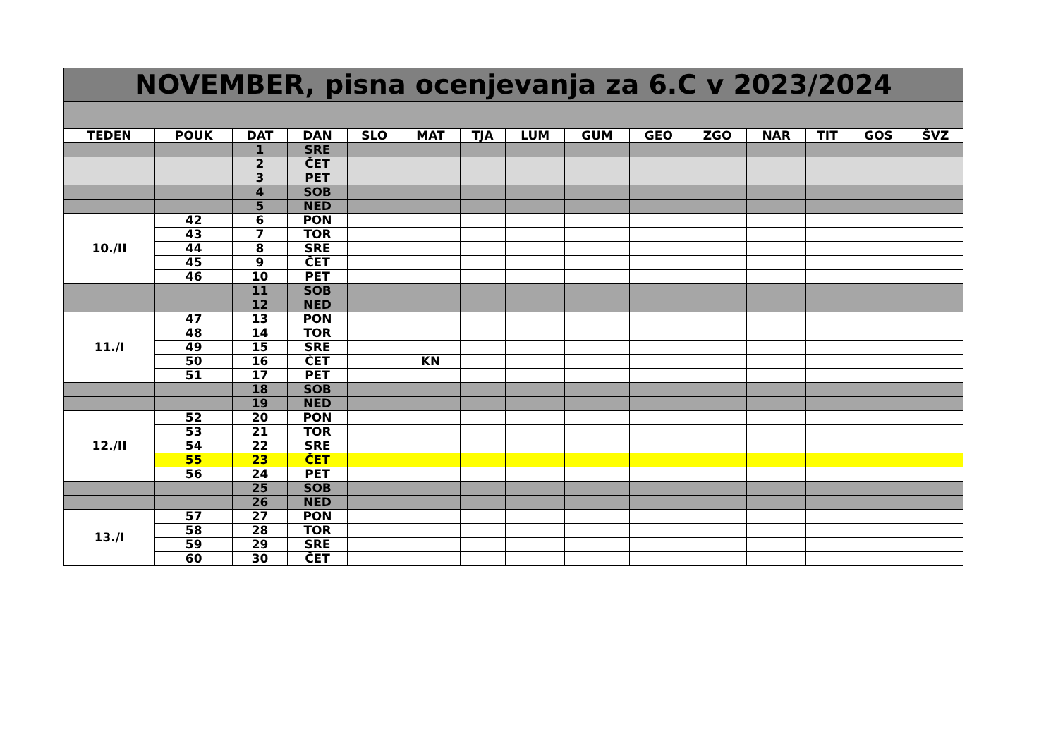| NOVEMBER, pisna ocenjevanja za 6.C v 2023/2024 | | | | | | | | | | | | | | |
| --- | --- | --- | --- | --- | --- | --- | --- | --- | --- | --- | --- | --- | --- | --- |
| TEDEN | POUK | DAT | DAN | SLO | MAT | TJA | LUM | GUM | GEO | ZGO | NAR | TIT | GOS | ŠVZ |
| | | 1 | SRE | | | | | | | | | | | |
| | | 2 | ČET | | | | | | | | | | | |
| | | 3 | PET | | | | | | | | | | | |
| | | 4 | SOB | | | | | | | | | | | |
| | | 5 | NED | | | | | | | | | | | |
| 10./II | 42 | 6 | PON | | | | | | | | | | | |
| | 43 | 7 | TOR | | | | | | | | | | | |
| | 44 | 8 | SRE | | | | | | | | | | | |
| | 45 | 9 | ČET | | | | | | | | | | | |
| | 46 | 10 | PET | | | | | | | | | | | |
| | | 11 | SOB | | | | | | | | | | | |
| | | 12 | NED | | | | | | | | | | | |
| 11./I | 47 | 13 | PON | | | | | | | | | | | |
| | 48 | 14 | TOR | | | | | | | | | | | |
| | 49 | 15 | SRE | | | | | | | | | | | |
| | 50 | 16 | ČET | | KN | | | | | | | | | |
| | 51 | 17 | PET | | | | | | | | | | | |
| | | 18 | SOB | | | | | | | | | | | |
| | | 19 | NED | | | | | | | | | | | |
| 12./II | 52 | 20 | PON | | | | | | | | | | | |
| | 53 | 21 | TOR | | | | | | | | | | | |
| | 54 | 22 | SRE | | | | | | | | | | | |
| | 55 | 23 | ČET | | | | | | | | | | | |
| | 56 | 24 | PET | | | | | | | | | | | |
| | | 25 | SOB | | | | | | | | | | | |
| | | 26 | NED | | | | | | | | | | | |
| 13./I | 57 | 27 | PON | | | | | | | | | | | |
| | 58 | 28 | TOR | | | | | | | | | | | |
| | 59 | 29 | SRE | | | | | | | | | | | |
| | 60 | 30 | ČET | | | | | | | | | | | |